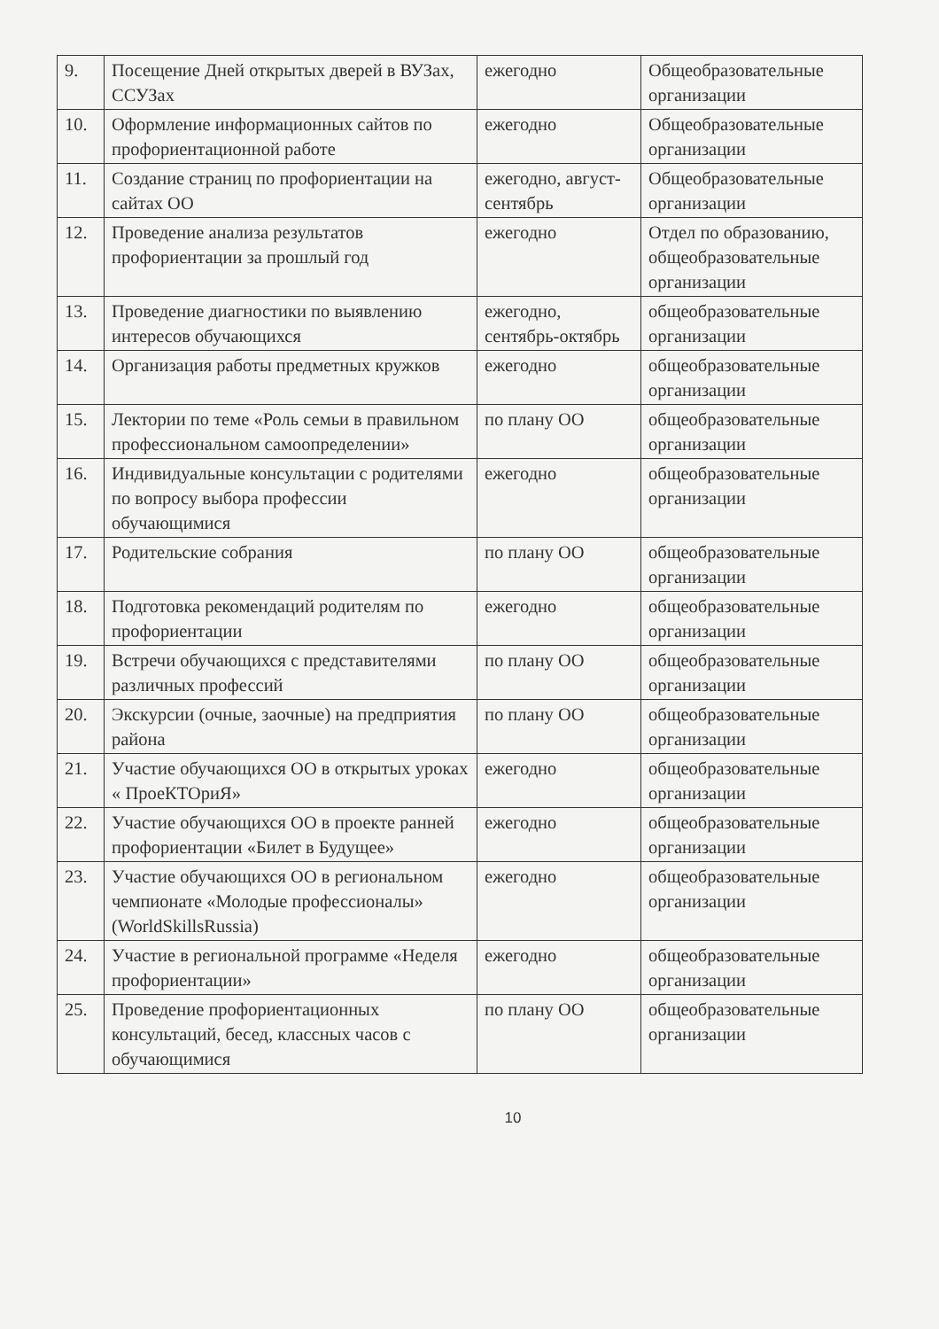| 9. | Посещение Дней открытых дверей в ВУЗах, ССУЗах | ежегодно | Общеобразовательные организации |
| 10. | Оформление информационных сайтов по профориентационной работе | ежегодно | Общеобразовательные организации |
| 11. | Создание страниц по профориентации на сайтах ОО | ежегодно, август-сентябрь | Общеобразовательные организации |
| 12. | Проведение анализа результатов профориентации за прошлый год | ежегодно | Отдел по образованию, общеобразовательные организации |
| 13. | Проведение диагностики по выявлению интересов обучающихся | ежегодно, сентябрь-октябрь | общеобразовательные организации |
| 14. | Организация работы предметных кружков | ежегодно | общеобразовательные организации |
| 15. | Лектории по теме «Роль семьи в правильном профессиональном самоопределении» | по плану ОО | общеобразовательные организации |
| 16. | Индивидуальные консультации с родителями по вопросу выбора профессии обучающимися | ежегодно | общеобразовательные организации |
| 17. | Родительские собрания | по плану ОО | общеобразовательные организации |
| 18. | Подготовка рекомендаций родителям по профориентации | ежегодно | общеобразовательные организации |
| 19. | Встречи обучающихся с представителями различных профессий | по плану ОО | общеобразовательные организации |
| 20. | Экскурсии (очные, заочные) на предприятия района | по плану ОО | общеобразовательные организации |
| 21. | Участие обучающихся ОО в открытых уроках « ПроеКТОриЯ» | ежегодно | общеобразовательные организации |
| 22. | Участие обучающихся ОО в проекте ранней профориентации «Билет в Будущее» | ежегодно | общеобразовательные организации |
| 23. | Участие обучающихся ОО в региональном чемпионате «Молодые профессионалы» (WorldSkillsRussia) | ежегодно | общеобразовательные организации |
| 24. | Участие в региональной программе «Неделя профориентации» | ежегодно | общеобразовательные организации |
| 25. | Проведение профориентационных консультаций, бесед, классных часов с обучающимися | по плану ОО | общеобразовательные организации |
10